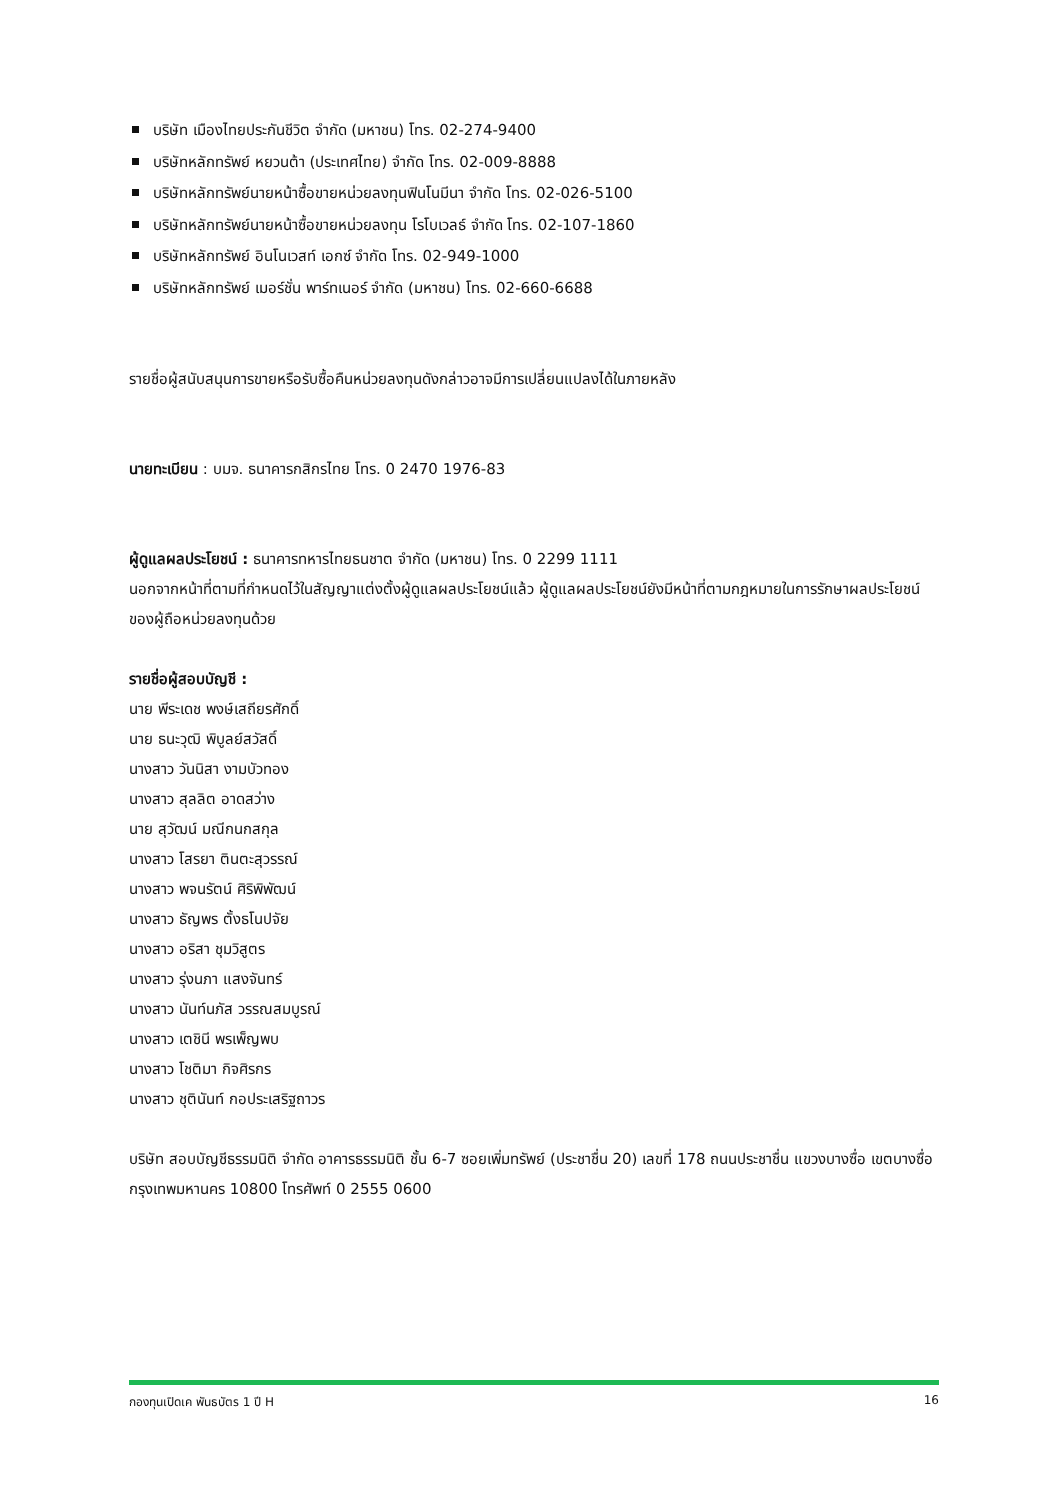บริษัท เมืองไทยประกันชีวิต จำกัด (มหาชน) โทร. 02-274-9400
บริษัทหลักทรัพย์ หยวนต้า (ประเทศไทย) จำกัด โทร. 02-009-8888
บริษัทหลักทรัพย์นายหน้าซื้อขายหน่วยลงทุนฟินโนมีนา จำกัด โทร. 02-026-5100
บริษัทหลักทรัพย์นายหน้าซื้อขายหน่วยลงทุน โรโบเวลธ์ จำกัด โทร. 02-107-1860
บริษัทหลักทรัพย์ อินโนเวสท์ เอกซ์ จำกัด โทร. 02-949-1000
บริษัทหลักทรัพย์ เมอร์ชั่น พาร์ทเนอร์ จำกัด (มหาชน) โทร. 02-660-6688
รายชื่อผู้สนับสนุนการขายหรือรับซื้อคืนหน่วยลงทุนดังกล่าวอาจมีการเปลี่ยนแปลงได้ในภายหลัง
นายทะเบียน : บมจ. ธนาคารกสิกรไทย โทร. 0 2470 1976-83
ผู้ดูแลผลประโยชน์ : ธนาคารทหารไทยธนชาต จำกัด (มหาชน) โทร. 0 2299 1111
นอกจากหน้าที่ตามที่กำหนดไว้ในสัญญาแต่งตั้งผู้ดูแลผลประโยชน์แล้ว ผู้ดูแลผลประโยชน์ยังมีหน้าที่ตามกฎหมายในการรักษาผลประโยชน์ของผู้ถือหน่วยลงทุนด้วย
รายชื่อผู้สอบบัญชี :
นาย พีระเดช พงษ์เสถียรศักดิ์
นาย ธนะวุฒิ พิบูลย์สวัสดิ์
นางสาว วันนิสา งามบัวทอง
นางสาว สุลลิต อาดสว่าง
นาย สุวัฒน์ มณีกนกสกุล
นางสาว โสรยา ตินตะสุวรรณ์
นางสาว พจนรัตน์ ศิริพิพัฒน์
นางสาว ธัญพร ตั้งธโนปจัย
นางสาว อริสา ชุมวิสูตร
นางสาว รุ่งนภา แสงจันทร์
นางสาว นันท์นภัส วรรณสมบูรณ์
นางสาว เตชินี พรเพ็ญพบ
นางสาว โชติมา กิจศิรกร
นางสาว ชุตินันท์ กอประเสริฐถาวร
บริษัท สอบบัญชีธรรมนิติ จำกัด อาคารธรรมนิติ ชั้น 6-7 ซอยเพิ่มทรัพย์ (ประชาชื่น 20) เลขที่ 178 ถนนประชาชื่น แขวงบางซื่อ เขตบางซื่อ กรุงเทพมหานคร 10800 โทรศัพท์ 0 2555 0600
กองทุนเปิดเค พันธบัตร 1 ปี H 16